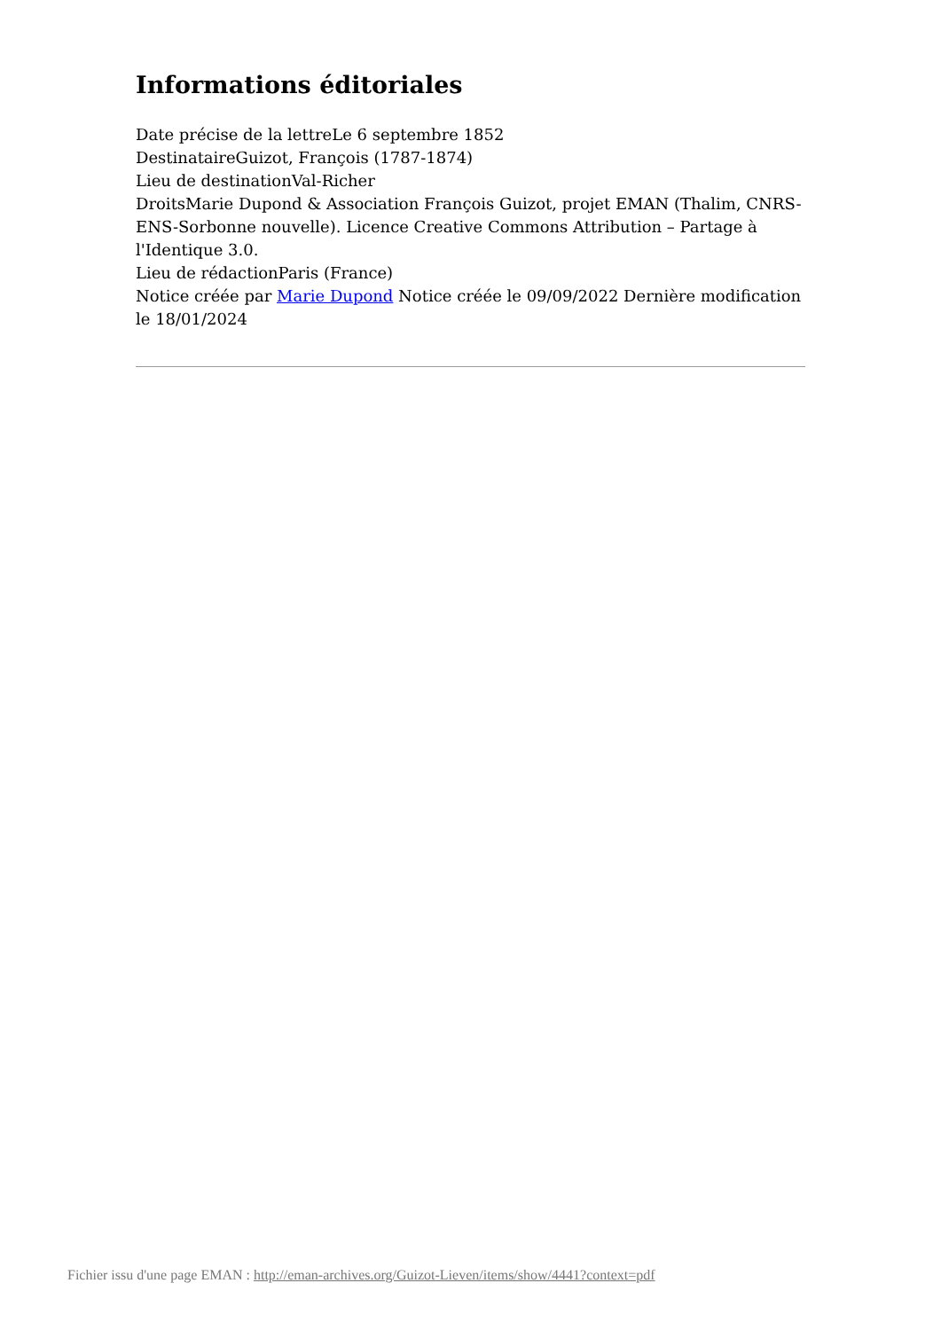Informations éditoriales
Date précise de la lettreLe 6 septembre 1852
DestinataireGuizot, François (1787-1874)
Lieu de destinationVal-Richer
DroitsMarie Dupond & Association François Guizot, projet EMAN (Thalim, CNRS-ENS-Sorbonne nouvelle). Licence Creative Commons Attribution – Partage à l'Identique 3.0.
Lieu de rédactionParis (France)
Notice créée par Marie Dupond Notice créée le 09/09/2022 Dernière modification le 18/01/2024
Fichier issu d'une page EMAN : http://eman-archives.org/Guizot-Lieven/items/show/4441?context=pdf